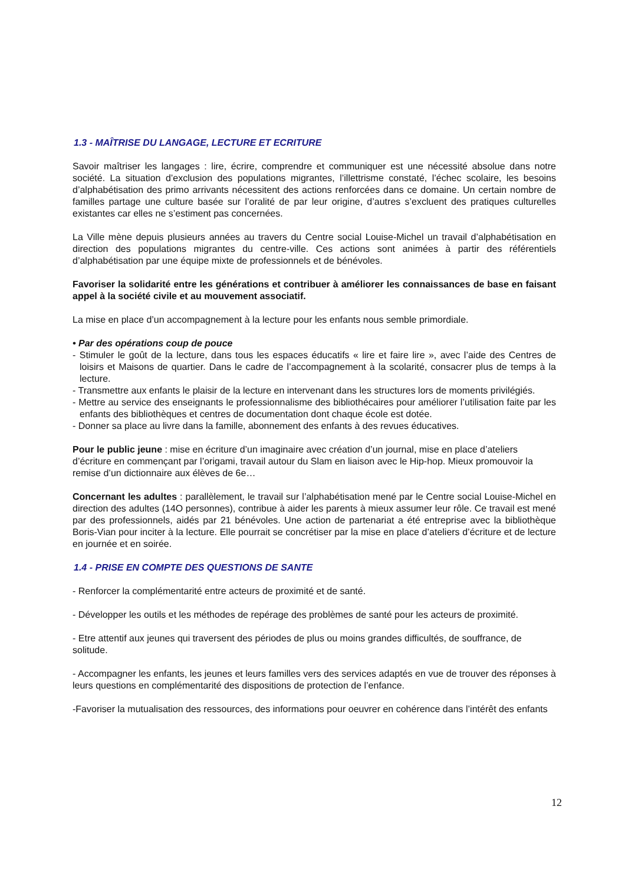1.3 - MAÎTRISE DU LANGAGE, LECTURE ET ECRITURE
Savoir maîtriser les langages : lire, écrire, comprendre et communiquer est une nécessité absolue dans notre société. La situation d’exclusion des populations migrantes, l’illettrisme constaté, l’échec scolaire, les besoins d’alphabétisation des primo arrivants nécessitent des actions renforcées dans ce domaine. Un certain nombre de familles partage une culture basée sur l’oralité de par leur origine, d’autres s’excluent des pratiques culturelles existantes car elles ne s’estiment pas concernées.
La Ville mène depuis plusieurs années au travers du Centre social Louise-Michel un travail d’alphabétisation en direction des populations migrantes du centre-ville. Ces actions sont animées à partir des référentiels d’alphabétisation par une équipe mixte de professionnels et de bénévoles.
Favoriser la solidarité entre les générations et contribuer à améliorer les connaissances de base en faisant appel à la société civile et au mouvement associatif.
La mise en place d’un accompagnement à la lecture pour les enfants nous semble primordiale.
• Par des opérations coup de pouce
- Stimuler le goût de la lecture, dans tous les espaces éducatifs « lire et faire lire », avec l’aide des Centres de loisirs et Maisons de quartier. Dans le cadre de l’accompagnement à la scolarité, consacrer plus de temps à la lecture.
- Transmettre aux enfants le plaisir de la lecture en intervenant dans les structures lors de moments privilégiés.
- Mettre au service des enseignants le professionnalisme des bibliothécaires pour améliorer l’utilisation faite par les enfants des bibliothèques et centres de documentation dont chaque école est dotée.
- Donner sa place au livre dans la famille, abonnement des enfants à des revues éducatives.
Pour le public jeune : mise en écriture d’un imaginaire avec création d’un journal, mise en place d’ateliers d’écriture en commençant par l’origami, travail autour du Slam en liaison avec le Hip-hop. Mieux promouvoir la remise d’un dictionnaire aux élèves de 6e…
Concernant les adultes : parallèlement, le travail sur l’alphabétisation mené par le Centre social Louise-Michel en direction des adultes (14O personnes), contribue à aider les parents à mieux assumer leur rôle. Ce travail est mené par des professionnels, aidés par 21 bénévoles. Une action de partenariat a été entreprise avec la bibliothèque Boris-Vian pour inciter à la lecture. Elle pourrait se concrétiser par la mise en place d’ateliers d’écriture et de lecture en journée et en soirée.
1.4 - PRISE EN COMPTE DES QUESTIONS DE SANTE
- Renforcer la complémentarité entre acteurs de proximité et de santé.
- Développer les outils et les méthodes de repérage des problèmes de santé pour les acteurs de proximité.
- Etre attentif aux jeunes qui traversent des périodes de plus ou moins grandes difficultés, de souffrance, de solitude.
- Accompagner les enfants, les jeunes et leurs familles vers des services adaptés en vue de trouver des réponses à leurs questions en complémentarité des dispositions de protection de l’enfance.
-Favoriser la mutualisation des ressources, des informations pour oeuvrer en cohérence dans l’intérêt des enfants
12